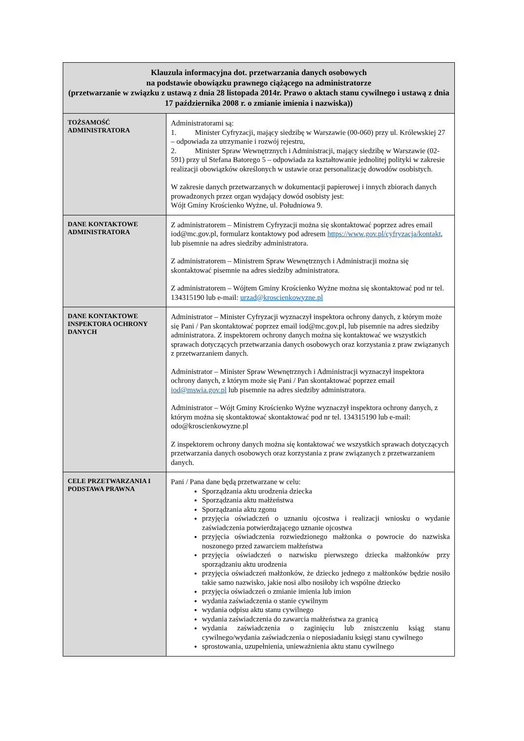| Klauzula informacyjna dot. przetwarzania danych osobowych na podstawie obowiązku prawnego ciążącego na administratorze (przetwarzanie w związku z ustawą z dnia 28 listopada 2014r. Prawo o aktach stanu cywilnego i ustawą z dnia 17 października 2008 r. o zmianie imienia i nazwiska)) | |
| --- | --- |
| TOŻSAMOŚĆ ADMINISTRATORA | Administratorami są: 1. Minister Cyfryzacji, mający siedzibę w Warszawie (00-060) przy ul. Królewskiej 27 – odpowiada za utrzymanie i rozwój rejestru, 2. Minister Spraw Wewnętrznych i Administracji, mający siedzibę w Warszawie (02-591) przy ul Stefana Batorego 5 – odpowiada za kształtowanie jednolitej polityki w zakresie realizacji obowiązków określonych w ustawie oraz personalizację dowodów osobistych. W zakresie danych przetwarzanych w dokumentacji papierowej i innych zbiorach danych prowadzonych przez organ wydający dowód osobisty jest: Wójt Gminy Krościenko Wyżne, ul. Południowa 9. |
| DANE KONTAKTOWE ADMINISTRATORA | Z administratorem – Ministrem Cyfryzacji można się skontaktować poprzez adres email iod@mc.gov.pl, formularz kontaktowy pod adresem https://www.gov.pl/cyfryzacja/kontakt , lub pisemnie na adres siedziby administratora. Z administratorem – Ministrem Spraw Wewnętrznych i Administracji można się skontaktować pisemnie na adres siedziby administratora. Z administratorem – Wójtem Gminy Krościenko Wyżne można się skontaktować pod nr tel. 134315190 lub e-mail: urzad@kroscienkowyzne.pl |
| DANE KONTAKTOWE INSPEKTORA OCHRONY DANYCH | Administrator – Minister Cyfryzacji wyznaczył inspektora ochrony danych, z którym może się Pani / Pan skontaktować poprzez email iod@mc.gov.pl, lub pisemnie na adres siedziby administratora. Z inspektorem ochrony danych można się kontaktować we wszystkich sprawach dotyczących przetwarzania danych osobowych oraz korzystania z praw związanych z przetwarzaniem danych. Administrator – Minister Spraw Wewnętrznych i Administracji wyznaczył inspektora ochrony danych, z którym może się Pani / Pan skontaktować poprzez email iod@mswia.gov.pl lub pisemnie na adres siedziby administratora. Administrator – Wójt Gminy Krościenko Wyżne wyznaczył inspektora ochrony danych, z którym można się skontaktować skontaktować pod nr tel. 134315190 lub e-mail: odo@kroscienkowyzne.pl Z inspektorem ochrony danych można się kontaktować we wszystkich sprawach dotyczących przetwarzania danych osobowych oraz korzystania z praw związanych z przetwarzaniem danych. |
| CELE PRZETWARZANIA I PODSTAWA PRAWNA | Pani / Pana dane będą przetwarzane w celu: Sporządzania aktu urodzenia dziecka Sporządzania aktu małżeństwa Sporządzania aktu zgonu przyjęcia oświadczeń o uznaniu ojcostwa i realizacji wniosku o wydanie zaświadczenia potwierdzającego uznanie ojcostwa przyjęcia oświadczenia rozwiedzionego małżonka o powrocie do nazwiska noszonego przed zawarciem małżeństwa przyjęcia oświadczeń o nazwisku pierwszego dziecka małżonków przy sporządzaniu aktu urodzenia przyjęcia oświadczeń małżonków, że dziecko jednego z małżonków będzie nosiło takie samo nazwisko, jakie nosi albo nosiłoby ich wspólne dziecko przyjęcia oświadczeń o zmianie imienia lub imion wydania zaświadczenia o stanie cywilnym wydania odpisu aktu stanu cywilnego wydania zaświadczenia do zawarcia małżeństwa za granicą wydania zaświadczenia o zaginięciu lub zniszczeniu ksiąg stanu cywilnego/wydania zaświadczenia o nieposiadaniu księgi stanu cywilnego sprostowania, uzupełnienia, unieważnienia aktu stanu cywilnego |